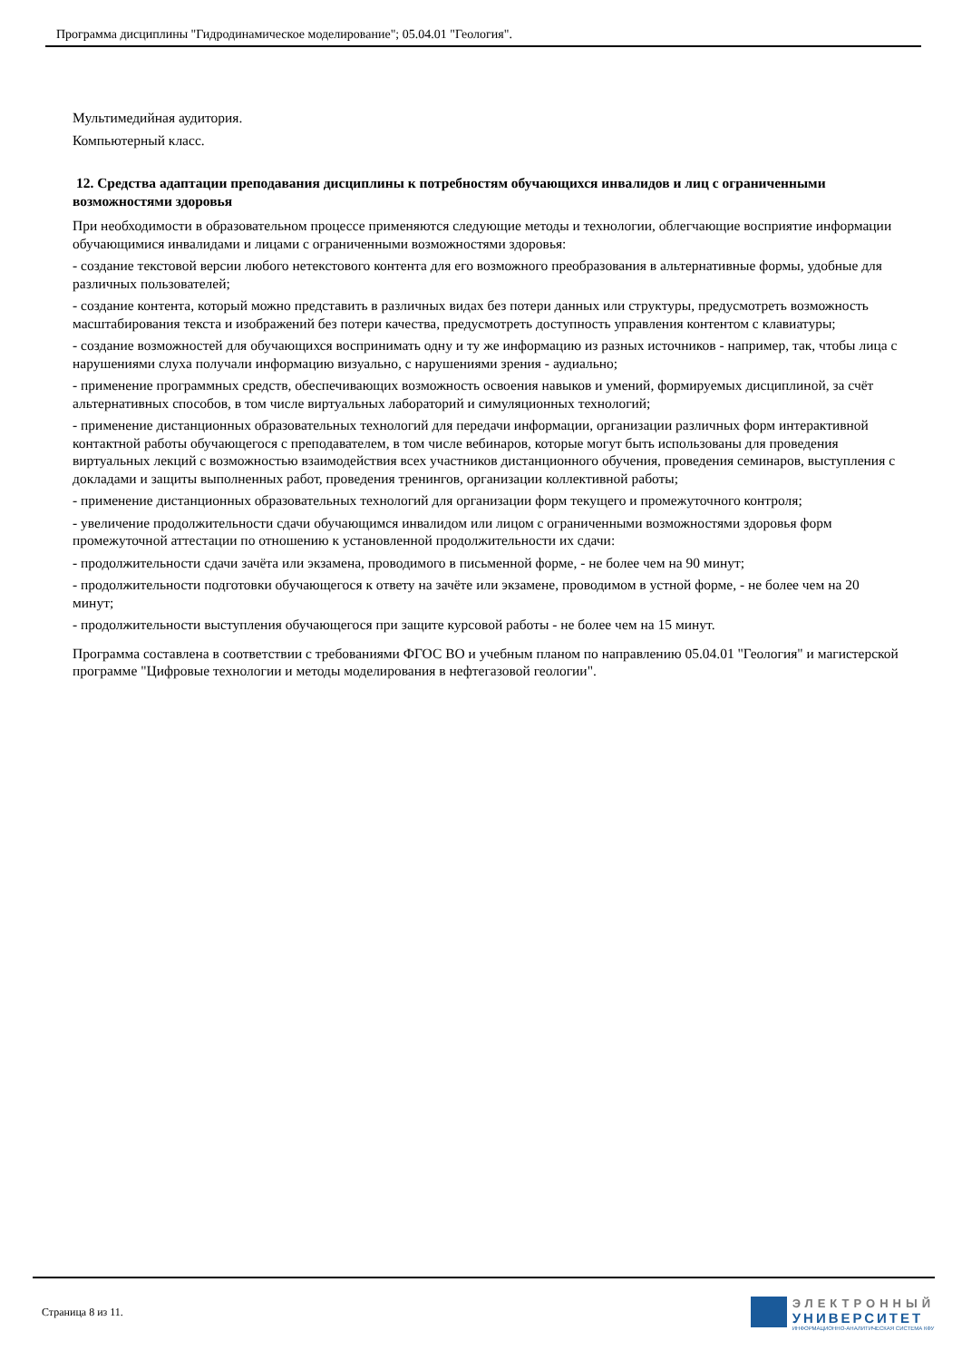Программа дисциплины "Гидродинамическое моделирование"; 05.04.01 "Геология".
Мультимедийная аудитория.
Компьютерный класс.
12. Средства адаптации преподавания дисциплины к потребностям обучающихся инвалидов и лиц с ограниченными возможностями здоровья
При необходимости в образовательном процессе применяются следующие методы и технологии, облегчающие восприятие информации обучающимися инвалидами и лицами с ограниченными возможностями здоровья:
- создание текстовой версии любого нетекстового контента для его возможного преобразования в альтернативные формы, удобные для различных пользователей;
- создание контента, который можно представить в различных видах без потери данных или структуры, предусмотреть возможность масштабирования текста и изображений без потери качества, предусмотреть доступность управления контентом с клавиатуры;
- создание возможностей для обучающихся воспринимать одну и ту же информацию из разных источников - например, так, чтобы лица с нарушениями слуха получали информацию визуально, с нарушениями зрения - аудиально;
- применение программных средств, обеспечивающих возможность освоения навыков и умений, формируемых дисциплиной, за счёт альтернативных способов, в том числе виртуальных лабораторий и симуляционных технологий;
- применение дистанционных образовательных технологий для передачи информации, организации различных форм интерактивной контактной работы обучающегося с преподавателем, в том числе вебинаров, которые могут быть использованы для проведения виртуальных лекций с возможностью взаимодействия всех участников дистанционного обучения, проведения семинаров, выступления с докладами и защиты выполненных работ, проведения тренингов, организации коллективной работы;
- применение дистанционных образовательных технологий для организации форм текущего и промежуточного контроля;
- увеличение продолжительности сдачи обучающимся инвалидом или лицом с ограниченными возможностями здоровья форм промежуточной аттестации по отношению к установленной продолжительности их сдачи:
- продолжительности сдачи зачёта или экзамена, проводимого в письменной форме, - не более чем на 90 минут;
- продолжительности подготовки обучающегося к ответу на зачёте или экзамене, проводимом в устной форме, - не более чем на 20 минут;
- продолжительности выступления обучающегося при защите курсовой работы - не более чем на 15 минут.
Программа составлена в соответствии с требованиями ФГОС ВО и учебным планом по направлению 05.04.01 "Геология" и магистерской программе "Цифровые технологии и методы моделирования в нефтегазовой геологии".
Страница 8 из 11.
ЭЛЕКТРОННЫЙ
УНИВЕРСИТЕТ
ИНФОРМАЦИОННО-АНАЛИТИЧЕСКАЯ СИСТЕМА КФУ